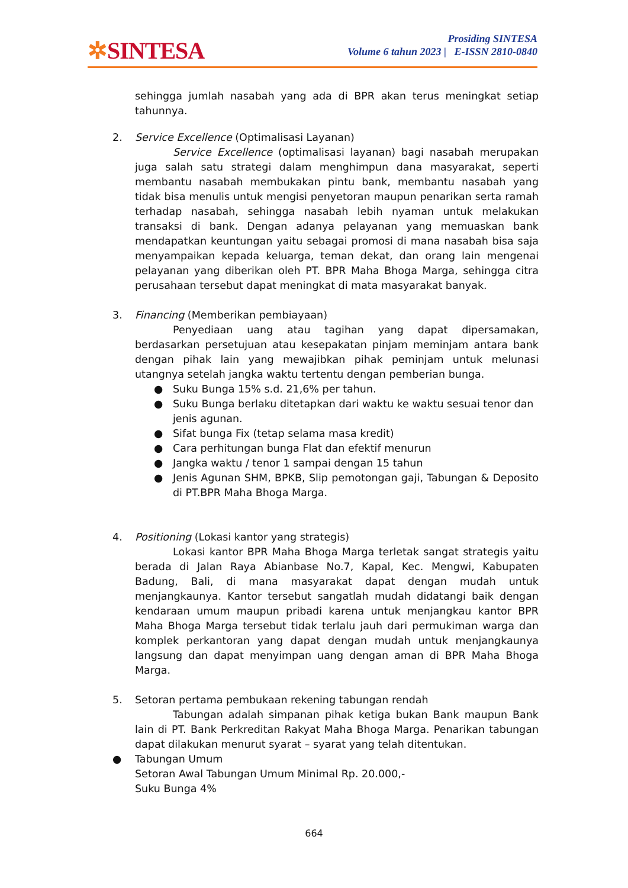✲SINTESA
Prosiding SINTESA
Volume 6 tahun 2023 | E-ISSN 2810-0840
sehingga jumlah nasabah yang ada di BPR akan terus meningkat setiap tahunnya.
2. Service Excellence (Optimalisasi Layanan)
Service Excellence (optimalisasi layanan) bagi nasabah merupakan juga salah satu strategi dalam menghimpun dana masyarakat, seperti membantu nasabah membukakan pintu bank, membantu nasabah yang tidak bisa menulis untuk mengisi penyetoran maupun penarikan serta ramah terhadap nasabah, sehingga nasabah lebih nyaman untuk melakukan transaksi di bank. Dengan adanya pelayanan yang memuaskan bank mendapatkan keuntungan yaitu sebagai promosi di mana nasabah bisa saja menyampaikan kepada keluarga, teman dekat, dan orang lain mengenai pelayanan yang diberikan oleh PT. BPR Maha Bhoga Marga, sehingga citra perusahaan tersebut dapat meningkat di mata masyarakat banyak.
3. Financing (Memberikan pembiayaan)
Penyediaan uang atau tagihan yang dapat dipersamakan, berdasarkan persetujuan atau kesepakatan pinjam meminjam antara bank dengan pihak lain yang mewajibkan pihak peminjam untuk melunasi utangnya setelah jangka waktu tertentu dengan pemberian bunga.
● Suku Bunga 15% s.d. 21,6% per tahun.
● Suku Bunga berlaku ditetapkan dari waktu ke waktu sesuai tenor dan jenis agunan.
● Sifat bunga Fix (tetap selama masa kredit)
● Cara perhitungan bunga Flat dan efektif menurun
● Jangka waktu / tenor 1 sampai dengan 15 tahun
● Jenis Agunan SHM, BPKB, Slip pemotongan gaji, Tabungan & Deposito di PT.BPR Maha Bhoga Marga.
4. Positioning (Lokasi kantor yang strategis)
Lokasi kantor BPR Maha Bhoga Marga terletak sangat strategis yaitu berada di Jalan Raya Abianbase No.7, Kapal, Kec. Mengwi, Kabupaten Badung, Bali, di mana masyarakat dapat dengan mudah untuk menjangkaunya. Kantor tersebut sangatlah mudah didatangi baik dengan kendaraan umum maupun pribadi karena untuk menjangkau kantor BPR Maha Bhoga Marga tersebut tidak terlalu jauh dari permukiman warga dan komplek perkantoran yang dapat dengan mudah untuk menjangkaunya langsung dan dapat menyimpan uang dengan aman di BPR Maha Bhoga Marga.
5. Setoran pertama pembukaan rekening tabungan rendah
Tabungan adalah simpanan pihak ketiga bukan Bank maupun Bank lain di PT. Bank Perkreditan Rakyat Maha Bhoga Marga. Penarikan tabungan dapat dilakukan menurut syarat – syarat yang telah ditentukan.
● Tabungan Umum
Setoran Awal Tabungan Umum Minimal Rp. 20.000,-
Suku Bunga 4%
664